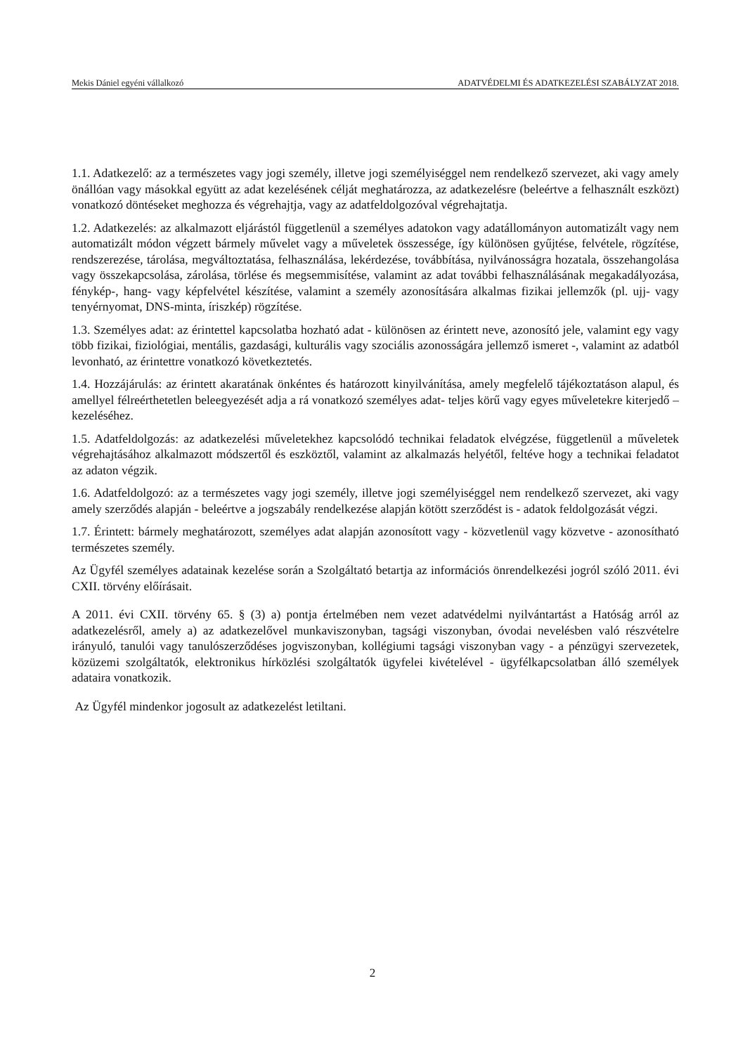Mekis Dániel egyéni vállalkozó ADATVÉDELMI ÉS ADATKEZELÉSI SZABÁLYZAT 2018.
1.1. Adatkezelő: az a természetes vagy jogi személy, illetve jogi személyiséggel nem rendelkező szervezet, aki vagy amely önállóan vagy másokkal együtt az adat kezelésének célját meghatározza, az adatkezelésre (beleértve a felhasznált eszközt) vonatkozó döntéseket meghozza és végrehajtja, vagy az adatfeldolgozóval végrehajtatja.
1.2. Adatkezelés: az alkalmazott eljárástól függetlenül a személyes adatokon vagy adatállományon automatizált vagy nem automatizált módon végzett bármely művelet vagy a műveletek összessége, így különösen gyűjtése, felvétele, rögzítése, rendszerezése, tárolása, megváltoztatása, felhasználása, lekérdezése, továbbítása, nyilvánosságra hozatala, összehangolása vagy összekapcsolása, zárolása, törlése és megsemmisítése, valamint az adat további felhasználásának megakadályozása, fénykép-, hang- vagy képfelvétel készítése, valamint a személy azonosítására alkalmas fizikai jellemzők (pl. ujj- vagy tenyérnyomat, DNS-minta, íriszkép) rögzítése.
1.3. Személyes adat: az érintettel kapcsolatba hozható adat - különösen az érintett neve, azonosító jele, valamint egy vagy több fizikai, fiziológiai, mentális, gazdasági, kulturális vagy szociális azonosságára jellemző ismeret -, valamint az adatból levonható, az érintettre vonatkozó következtetés.
1.4. Hozzájárulás: az érintett akaratának önkéntes és határozott kinyilvánítása, amely megfelelő tájékoztatáson alapul, és amellyel félreérthetetlen beleegyezését adja a rá vonatkozó személyes adat- teljes körű vagy egyes műveletekre kiterjedő – kezeléséhez.
1.5. Adatfeldolgozás: az adatkezelési műveletekhez kapcsolódó technikai feladatok elvégzése, függetlenül a műveletek végrehajtásához alkalmazott módszertől és eszköztől, valamint az alkalmazás helyétől, feltéve hogy a technikai feladatot az adaton végzik.
1.6. Adatfeldolgozó: az a természetes vagy jogi személy, illetve jogi személyiséggel nem rendelkező szervezet, aki vagy amely szerződés alapján - beleértve a jogszabály rendelkezése alapján kötött szerződést is - adatok feldolgozását végzi.
1.7. Érintett: bármely meghatározott, személyes adat alapján azonosított vagy - közvetlenül vagy közvetve - azonosítható természetes személy.
Az Ügyfél személyes adatainak kezelése során a Szolgáltató betartja az információs önrendelkezési jogról szóló 2011. évi CXII. törvény előírásait.
A 2011. évi CXII. törvény 65. § (3) a) pontja értelmében nem vezet adatvédelmi nyilvántartást a Hatóság arról az adatkezelésről, amely a) az adatkezelővel munkaviszonyban, tagsági viszonyban, óvodai nevelésben való részvételre irányuló, tanulói vagy tanulószerződéses jogviszonyban, kollégiumi tagsági viszonyban vagy - a pénzügyi szervezetek, közüzemi szolgáltatók, elektronikus hírközlési szolgáltatók ügyfelei kivételével - ügyfélkapcsolatban álló személyek adataira vonatkozik.
Az Ügyfél mindenkor jogosult az adatkezelést letiltani.
2